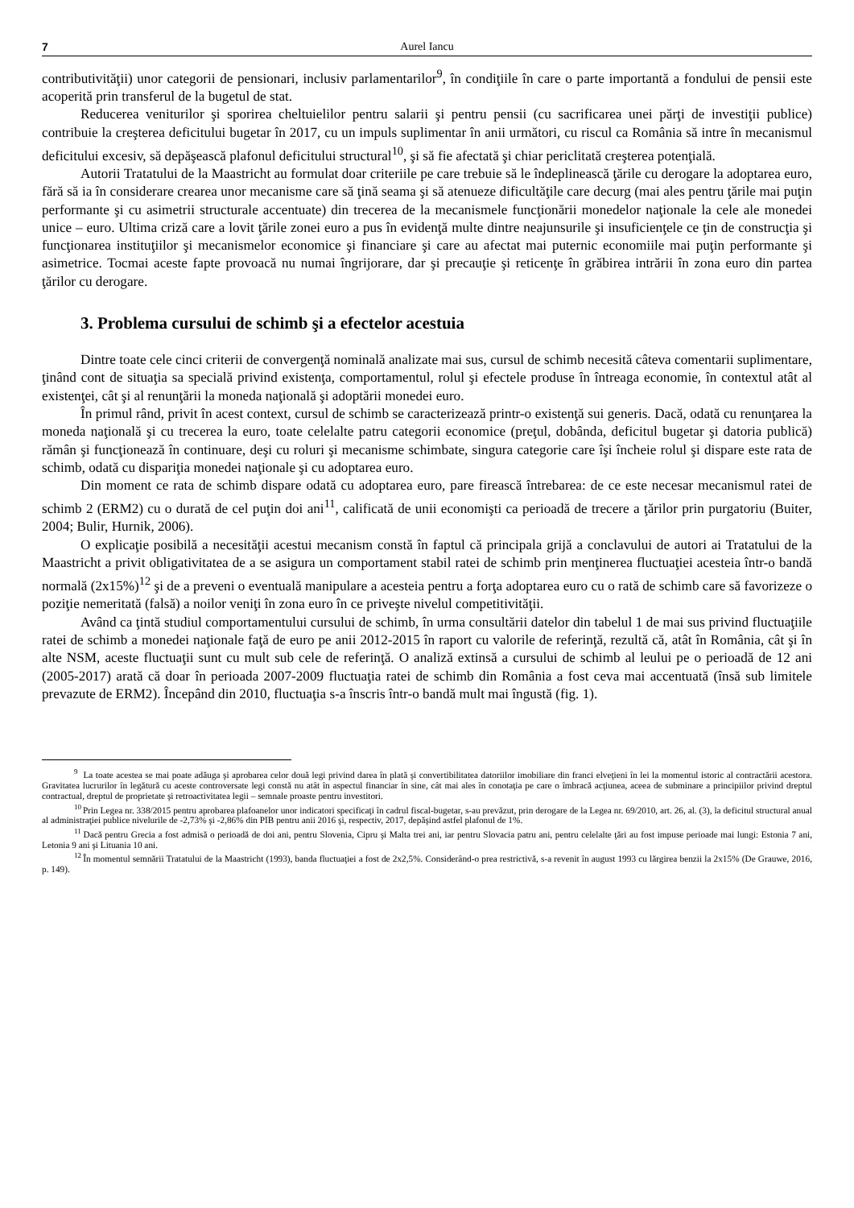7 Aurel Iancu
contributivităţii) unor categorii de pensionari, inclusiv parlamentarilor<sup>9</sup>, în condiţiile în care o parte importantă a fondului de pensii este acoperită prin transferul de la bugetul de stat.
Reducerea veniturilor şi sporirea cheltuielilor pentru salarii şi pentru pensii (cu sacrificarea unei părţi de investiţii publice) contribuie la creşterea deficitului bugetar în 2017, cu un impuls suplimentar în anii următori, cu riscul ca România să intre în mecanismul deficitului excesiv, să depăşească plafonul deficitului structural<sup>10</sup>, şi să fie afectată şi chiar periclitată creşterea potenţială.
Autorii Tratatului de la Maastricht au formulat doar criteriile pe care trebuie să le îndeplinească ţările cu derogare la adoptarea euro, fără să ia în considerare crearea unor mecanisme care să ţină seama şi să atenueze dificultăţile care decurg (mai ales pentru ţările mai puţin performante şi cu asimetrii structurale accentuate) din trecerea de la mecanismele funcţionării monedelor naţionale la cele ale monedei unice – euro. Ultima criză care a lovit ţările zonei euro a pus în evidenţă multe dintre neajunsurile şi insuficienţele ce ţin de construcţia şi funcţionarea instituţiilor şi mecanismelor economice şi financiare şi care au afectat mai puternic economiile mai puţin performante şi asimetrice. Tocmai aceste fapte provoacă nu numai îngrijorare, dar şi precauţie şi reticenţe în grăbirea intrării în zona euro din partea ţărilor cu derogare.
3. Problema cursului de schimb şi a efectelor acestuia
Dintre toate cele cinci criterii de convergenţă nominală analizate mai sus, cursul de schimb necesită câteva comentarii suplimentare, ţinând cont de situaţia sa specială privind existenţa, comportamentul, rolul şi efectele produse în întreaga economie, în contextul atât al existenţei, cât şi al renunţării la moneda naţională şi adoptării monedei euro.
În primul rând, privit în acest context, cursul de schimb se caracterizează printr-o existenţă sui generis. Dacă, odată cu renunţarea la moneda naţională şi cu trecerea la euro, toate celelalte patru categorii economice (preţul, dobânda, deficitul bugetar şi datoria publică) rămân şi funcţionează în continuare, deşi cu roluri şi mecanisme schimbate, singura categorie care îşi încheie rolul şi dispare este rata de schimb, odată cu dispariţia monedei naţionale şi cu adoptarea euro.
Din moment ce rata de schimb dispare odată cu adoptarea euro, pare firească întrebarea: de ce este necesar mecanismul ratei de schimb 2 (ERM2) cu o durată de cel puţin doi ani<sup>11</sup>, calificată de unii economişti ca perioadă de trecere a ţărilor prin purgatoriu (Buiter, 2004; Bulir, Hurnik, 2006).
O explicaţie posibilă a necesităţii acestui mecanism constă în faptul că principala grijă a conclavului de autori ai Tratatului de la Maastricht a privit obligativitatea de a se asigura un comportament stabil ratei de schimb prin menţinerea fluctuaţiei acesteia într-o bandă normală (2x15%)<sup>12</sup> şi de a preveni o eventuală manipulare a acesteia pentru a forţa adoptarea euro cu o rată de schimb care să favorizeze o poziţie nemeritată (falsă) a noilor veniţi în zona euro în ce priveşte nivelul competitivităţii.
Având ca ţintă studiul comportamentului cursului de schimb, în urma consultării datelor din tabelul 1 de mai sus privind fluctuaţiile ratei de schimb a monedei naţionale faţă de euro pe anii 2012-2015 în raport cu valorile de referinţă, rezultă că, atât în România, cât şi în alte NSM, aceste fluctuaţii sunt cu mult sub cele de referinţă. O analiză extinsă a cursului de schimb al leului pe o perioadă de 12 ani (2005-2017) arată că doar în perioada 2007-2009 fluctuaţia ratei de schimb din România a fost ceva mai accentuată (însă sub limitele prevazute de ERM2). Începând din 2010, fluctuaţia s-a înscris într-o bandă mult mai îngustă (fig. 1).
<sup>9</sup> La toate acestea se mai poate adăuga şi aprobarea celor două legi privind darea în plată şi convertibilitatea datoriilor imobiliare din franci elveţieni în lei la momentul istoric al contractării acestora. Gravitatea lucrurilor în legătură cu aceste controversate legi constă nu atât în aspectul financiar în sine, cât mai ales în conotaţia pe care o îmbracă acţiunea, aceea de subminare a principiilor privind dreptul contractual, dreptul de proprietate şi retroactivitatea legii – semnale proaste pentru investitori.
<sup>10</sup> Prin Legea nr. 338/2015 pentru aprobarea plafoanelor unor indicatori specificaţi în cadrul fiscal-bugetar, s-au prevăzut, prin derogare de la Legea nr. 69/2010, art. 26, al. (3), la deficitul structural anual al administraţiei publice nivelurile de -2,73% şi -2,86% din PIB pentru anii 2016 şi, respectiv, 2017, depăşind astfel plafonul de 1%.
<sup>11</sup> Dacă pentru Grecia a fost admisă o perioadă de doi ani, pentru Slovenia, Cipru şi Malta trei ani, iar pentru Slovacia patru ani, pentru celelalte ţări au fost impuse perioade mai lungi: Estonia 7 ani, Letonia 9 ani şi Lituania 10 ani.
<sup>12</sup> În momentul semnării Tratatului de la Maastricht (1993), banda fluctuaţiei a fost de 2x2,5%. Considerând-o prea restrictivă, s-a revenit în august 1993 cu lărgirea benzii la 2x15% (De Grauwe, 2016, p. 149).